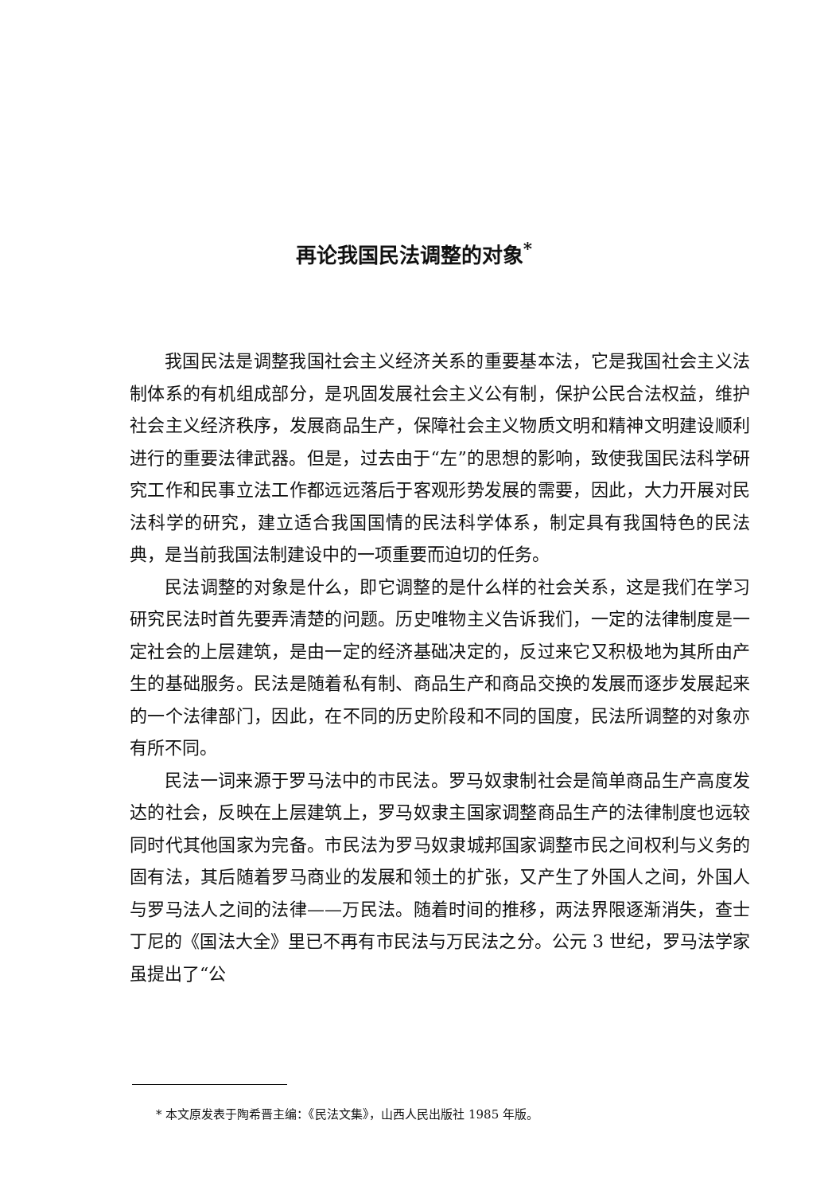再论我国民法调整的对象<sup>*</sup>
我国民法是调整我国社会主义经济关系的重要基本法，它是我国社会主义法制体系的有机组成部分，是巩固发展社会主义公有制，保护公民合法权益，维护社会主义经济秩序，发展商品生产，保障社会主义物质文明和精神文明建设顺利进行的重要法律武器。但是，过去由于“左”的思想的影响，致使我国民法科学研究工作和民事立法工作都远远落后于客观形势发展的需要，因此，大力开展对民法科学的研究，建立适合我国国情的民法科学体系，制定具有我国特色的民法典，是当前我国法制建设中的一项重要而迫切的任务。
民法调整的对象是什么，即它调整的是什么样的社会关系，这是我们在学习研究民法时首先要弄清楚的问题。历史唯物主义告诉我们，一定的法律制度是一定社会的上层建筑，是由一定的经济基础决定的，反过来它又积极地为其所由产生的基础服务。民法是随着私有制、商品生产和商品交换的发展而逐步发展起来的一个法律部门，因此，在不同的历史阶段和不同的国度，民法所调整的对象亦有所不同。
民法一词来源于罗马法中的市民法。罗马奴隶制社会是简单商品生产高度发达的社会，反映在上层建筑上，罗马奴隶主国家调整商品生产的法律制度也远较同时代其他国家为完备。市民法为罗马奴隶城邦国家调整市民之间权利与义务的固有法，其后随着罗马商业的发展和领土的扩张，又产生了外国人之间，外国人与罗马法人之间的法律——万民法。随着时间的推移，两法界限逐渐消失，查士丁尼的《国法大全》里已不再有市民法与万民法之分。公元 3 世纪，罗马法学家虽提出了“公
* 本文原发表于陶希晋主编：《民法文集》，山西人民出版社 1985 年版。